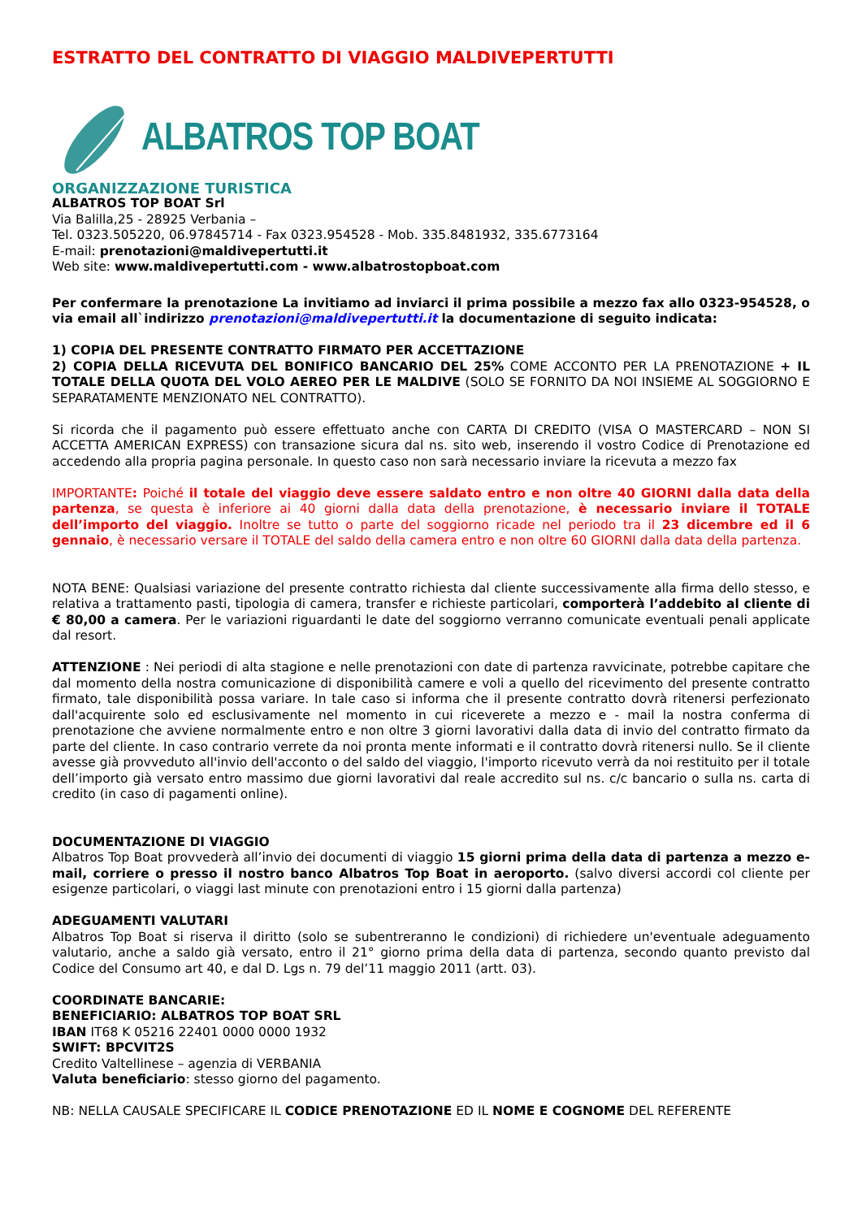ESTRATTO DEL CONTRATTO DI VIAGGIO MALDIVEPERTUTTI
ALBATROS TOP BOAT
ORGANIZZAZIONE TURISTICA
ALBATROS TOP BOAT Srl
Via Balilla,25 - 28925 Verbania –
Tel. 0323.505220, 06.97845714 - Fax 0323.954528 - Mob. 335.8481932, 335.6773164
E-mail: prenotazioni@maldivepertutti.it
Web site: www.maldivepertutti.com - www.albatrostopboat.com
Per confermare la prenotazione La invitiamo ad inviarci il prima possibile a mezzo fax allo 0323-954528, o via email all`indirizzo prenotazioni@maldivepertutti.it la documentazione di seguito indicata:
1) COPIA DEL PRESENTE CONTRATTO FIRMATO PER ACCETTAZIONE
2) COPIA DELLA RICEVUTA DEL BONIFICO BANCARIO DEL 25% COME ACCONTO PER LA PRENOTAZIONE + IL TOTALE DELLA QUOTA DEL VOLO AEREO PER LE MALDIVE (SOLO SE FORNITO DA NOI INSIEME AL SOGGIORNO E SEPARATAMENTE MENZIONATO NEL CONTRATTO).
Si ricorda che il pagamento può essere effettuato anche con CARTA DI CREDITO (VISA O MASTERCARD – NON SI ACCETTA AMERICAN EXPRESS) con transazione sicura dal ns. sito web, inserendo il vostro Codice di Prenotazione ed accedendo alla propria pagina personale. In questo caso non sarà necessario inviare la ricevuta a mezzo fax
IMPORTANTE: Poiché il totale del viaggio deve essere saldato entro e non oltre 40 GIORNI dalla data della partenza, se questa è inferiore ai 40 giorni dalla data della prenotazione, è necessario inviare il TOTALE dell’importo del viaggio. Inoltre se tutto o parte del soggiorno ricade nel periodo tra il 23 dicembre ed il 6 gennaio, è necessario versare il TOTALE del saldo della camera entro e non oltre 60 GIORNI dalla data della partenza.
NOTA BENE: Qualsiasi variazione del presente contratto richiesta dal cliente successivamente alla firma dello stesso, e relativa a trattamento pasti, tipologia di camera, transfer e richieste particolari, comporterà l’addebito al cliente di € 80,00 a camera. Per le variazioni riguardanti le date del soggiorno verranno comunicate eventuali penali applicate dal resort.
ATTENZIONE : Nei periodi di alta stagione e nelle prenotazioni con date di partenza ravvicinate, potrebbe capitare che dal momento della nostra comunicazione di disponibilità camere e voli a quello del ricevimento del presente contratto firmato, tale disponibilità possa variare. In tale caso si informa che il presente contratto dovrà ritenersi perfezionato dall'acquirente solo ed esclusivamente nel momento in cui riceverete a mezzo e - mail la nostra conferma di prenotazione che avviene normalmente entro e non oltre 3 giorni lavorativi dalla data di invio del contratto firmato da parte del cliente. In caso contrario verrete da noi pronta mente informati e il contratto dovrà ritenersi nullo. Se il cliente avesse già provveduto all'invio dell'acconto o del saldo del viaggio, l'importo ricevuto verrà da noi restituito per il totale dell’importo già versato entro massimo due giorni lavorativi dal reale accredito sul ns. c/c bancario o sulla ns. carta di credito (in caso di pagamenti online).
DOCUMENTAZIONE DI VIAGGIO
Albatros Top Boat provvederà all’invio dei documenti di viaggio 15 giorni prima della data di partenza a mezzo e-mail, corriere o presso il nostro banco Albatros Top Boat in aeroporto. (salvo diversi accordi col cliente per esigenze particolari, o viaggi last minute con prenotazioni entro i 15 giorni dalla partenza)
ADEGUAMENTI VALUTARI
Albatros Top Boat si riserva il diritto (solo se subentreranno le condizioni) di richiedere un'eventuale adeguamento valutario, anche a saldo già versato, entro il 21° giorno prima della data di partenza, secondo quanto previsto dal Codice del Consumo art 40, e dal D. Lgs n. 79 del’11 maggio 2011 (artt. 03).
COORDINATE BANCARIE:
BENEFICIARIO: ALBATROS TOP BOAT SRL
IBAN IT68 K 05216 22401 0000 0000 1932
SWIFT: BPCVIT2S
Credito Valtellinese – agenzia di VERBANIA
Valuta beneficiario: stesso giorno del pagamento.
NB: NELLA CAUSALE SPECIFICARE IL CODICE PRENOTAZIONE ED IL NOME E COGNOME DEL REFERENTE